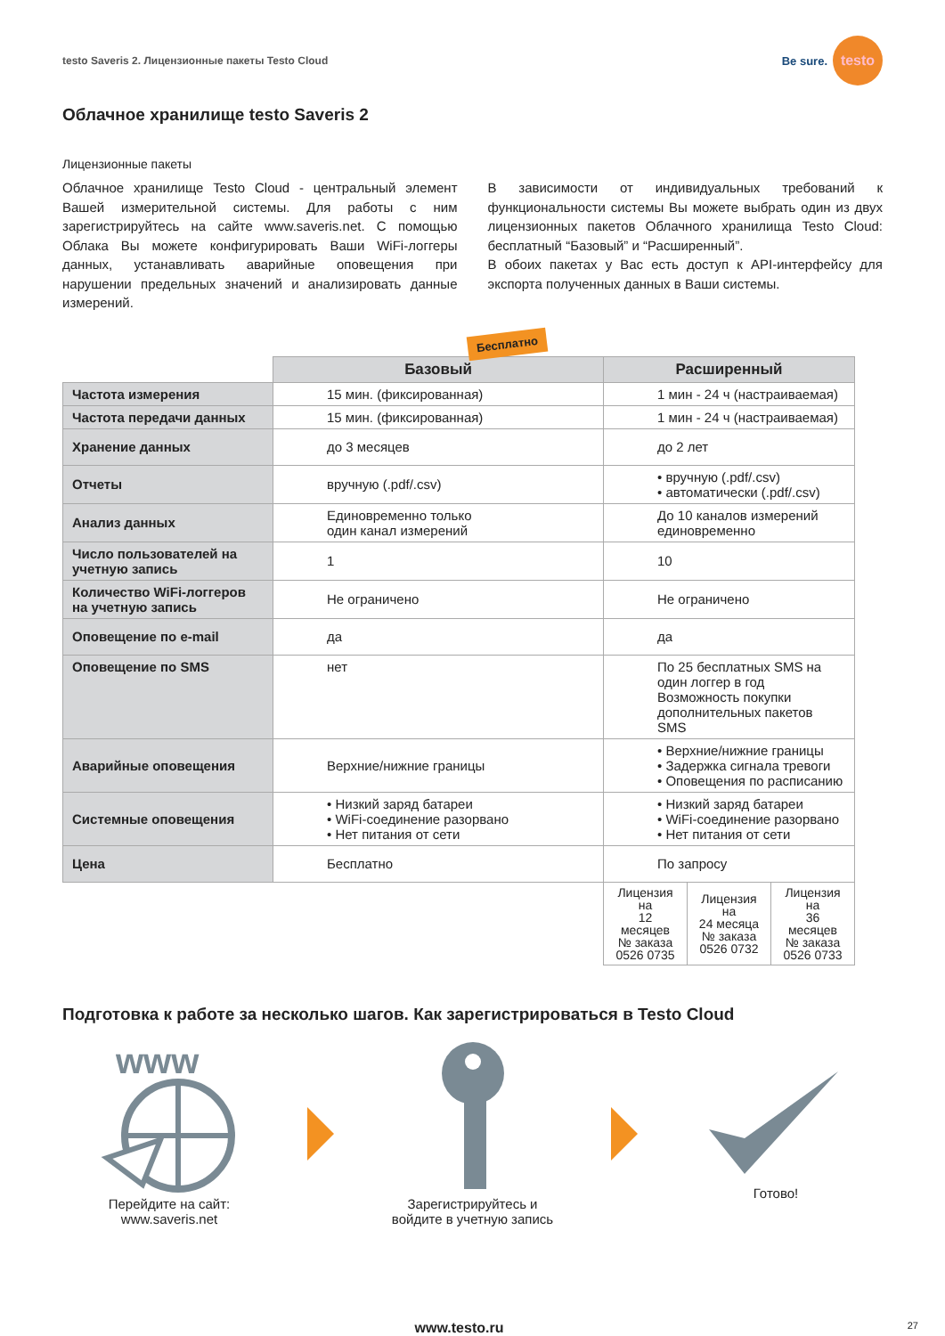testo Saveris 2. Лицензионные пакеты Testo Cloud Be sure. testo
Облачное хранилище testo Saveris 2
Лицензионные пакеты
Облачное хранилище Testo Cloud - центральный элемент Вашей измерительной системы. Для работы с ним зарегистрируйтесь на сайте www.saveris.net. С помощью Облака Вы можете конфигурировать Ваши WiFi-логгеры данных, устанавливать аварийные оповещения при нарушении предельных значений и анализировать данные измерений.
В зависимости от индивидуальных требований к функциональности системы Вы можете выбрать один из двух лицензионных пакетов Облачного хранилища Testo Cloud: бесплатный “Базовый” и “Расширенный”.
В обоих пакетах у Вас есть доступ к API-интерфейсу для экспорта полученных данных в Ваши системы.
Бесплатно
| | Базовый | Расширенный | | |
| --- | --- | --- | --- | --- |
| Частота измерения | 15 мин. (фиксированная) | 1 мин - 24 ч (настраиваемая) | | |
| Частота передачи данных | 15 мин. (фиксированная) | 1 мин - 24 ч (настраиваемая) | | |
| Хранение данных | до 3 месяцев | до 2 лет | | |
| Отчеты | вручную (.pdf/.csv) | • вручную (.pdf/.csv) • автоматически (.pdf/.csv) | | |
| Анализ данных | Единовременно только один канал измерений | До 10 каналов измерений единовременно | | |
| Число пользователей на учетную запись | 1 | 10 | | |
| Количество WiFi-логгеров на учетную запись | Не ограничено | Не ограничено | | |
| Оповещение по e-mail | да | да | | |
| Оповещение по SMS | нет | По 25 бесплатных SMS на один логгер в год Возможность покупки дополнительных пакетов SMS | | |
| Аварийные оповещения | Верхние/нижние границы | • Верхние/нижние границы • Задержка сигнала тревоги • Оповещения по расписанию | | |
| Системные оповещения | • Низкий заряд батареи • WiFi-соединение разорвано • Нет питания от сети | • Низкий заряд батареи • WiFi-соединение разорвано • Нет питания от сети | | |
| Цена | Бесплатно | По запросу | | |
| | | Лицензия на 12 месяцев № заказа 0526 0735 | Лицензия на 24 месяца № заказа 0526 0732 | Лицензия на 36 месяцев № заказа 0526 0733 |
Подготовка к работе за несколько шагов. Как зарегистрироваться в Testo Cloud
www
Перейдите на сайт:
www.saveris.net
Зарегистрируйтесь и
войдите в учетную запись
Готово!
www.testo.ru 27